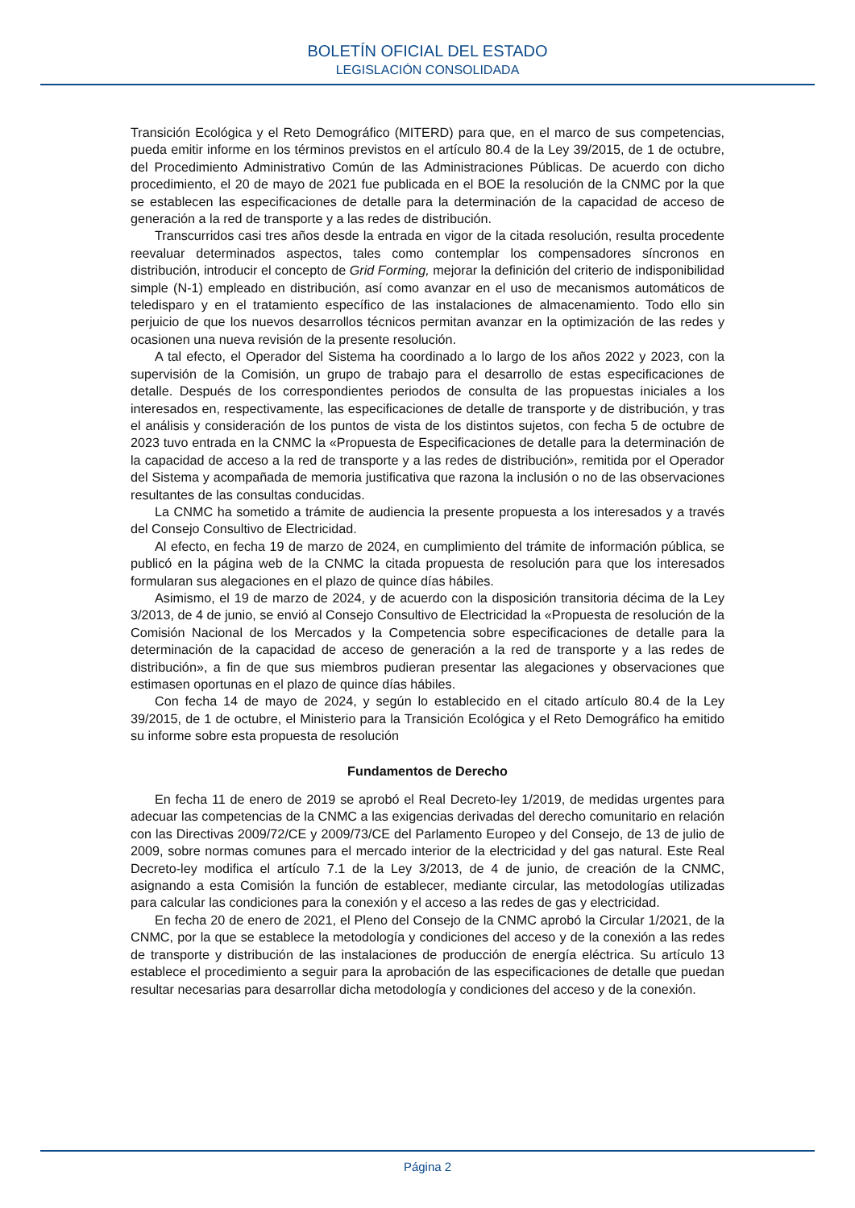BOLETÍN OFICIAL DEL ESTADO
LEGISLACIÓN CONSOLIDADA
Transición Ecológica y el Reto Demográfico (MITERD) para que, en el marco de sus competencias, pueda emitir informe en los términos previstos en el artículo 80.4 de la Ley 39/2015, de 1 de octubre, del Procedimiento Administrativo Común de las Administraciones Públicas. De acuerdo con dicho procedimiento, el 20 de mayo de 2021 fue publicada en el BOE la resolución de la CNMC por la que se establecen las especificaciones de detalle para la determinación de la capacidad de acceso de generación a la red de transporte y a las redes de distribución.
Transcurridos casi tres años desde la entrada en vigor de la citada resolución, resulta procedente reevaluar determinados aspectos, tales como contemplar los compensadores síncronos en distribución, introducir el concepto de Grid Forming, mejorar la definición del criterio de indisponibilidad simple (N-1) empleado en distribución, así como avanzar en el uso de mecanismos automáticos de teledisparo y en el tratamiento específico de las instalaciones de almacenamiento. Todo ello sin perjuicio de que los nuevos desarrollos técnicos permitan avanzar en la optimización de las redes y ocasionen una nueva revisión de la presente resolución.
A tal efecto, el Operador del Sistema ha coordinado a lo largo de los años 2022 y 2023, con la supervisión de la Comisión, un grupo de trabajo para el desarrollo de estas especificaciones de detalle. Después de los correspondientes periodos de consulta de las propuestas iniciales a los interesados en, respectivamente, las especificaciones de detalle de transporte y de distribución, y tras el análisis y consideración de los puntos de vista de los distintos sujetos, con fecha 5 de octubre de 2023 tuvo entrada en la CNMC la «Propuesta de Especificaciones de detalle para la determinación de la capacidad de acceso a la red de transporte y a las redes de distribución», remitida por el Operador del Sistema y acompañada de memoria justificativa que razona la inclusión o no de las observaciones resultantes de las consultas conducidas.
La CNMC ha sometido a trámite de audiencia la presente propuesta a los interesados y a través del Consejo Consultivo de Electricidad.
Al efecto, en fecha 19 de marzo de 2024, en cumplimiento del trámite de información pública, se publicó en la página web de la CNMC la citada propuesta de resolución para que los interesados formularan sus alegaciones en el plazo de quince días hábiles.
Asimismo, el 19 de marzo de 2024, y de acuerdo con la disposición transitoria décima de la Ley 3/2013, de 4 de junio, se envió al Consejo Consultivo de Electricidad la «Propuesta de resolución de la Comisión Nacional de los Mercados y la Competencia sobre especificaciones de detalle para la determinación de la capacidad de acceso de generación a la red de transporte y a las redes de distribución», a fin de que sus miembros pudieran presentar las alegaciones y observaciones que estimasen oportunas en el plazo de quince días hábiles.
Con fecha 14 de mayo de 2024, y según lo establecido en el citado artículo 80.4 de la Ley 39/2015, de 1 de octubre, el Ministerio para la Transición Ecológica y el Reto Demográfico ha emitido su informe sobre esta propuesta de resolución
Fundamentos de Derecho
En fecha 11 de enero de 2019 se aprobó el Real Decreto-ley 1/2019, de medidas urgentes para adecuar las competencias de la CNMC a las exigencias derivadas del derecho comunitario en relación con las Directivas 2009/72/CE y 2009/73/CE del Parlamento Europeo y del Consejo, de 13 de julio de 2009, sobre normas comunes para el mercado interior de la electricidad y del gas natural. Este Real Decreto-ley modifica el artículo 7.1 de la Ley 3/2013, de 4 de junio, de creación de la CNMC, asignando a esta Comisión la función de establecer, mediante circular, las metodologías utilizadas para calcular las condiciones para la conexión y el acceso a las redes de gas y electricidad.
En fecha 20 de enero de 2021, el Pleno del Consejo de la CNMC aprobó la Circular 1/2021, de la CNMC, por la que se establece la metodología y condiciones del acceso y de la conexión a las redes de transporte y distribución de las instalaciones de producción de energía eléctrica. Su artículo 13 establece el procedimiento a seguir para la aprobación de las especificaciones de detalle que puedan resultar necesarias para desarrollar dicha metodología y condiciones del acceso y de la conexión.
Página 2